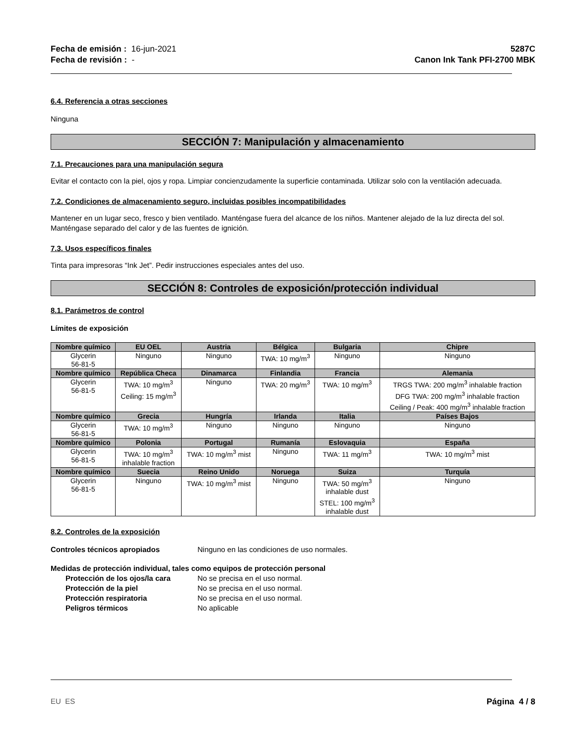Fecha de emisión : 16-jun-2021
Fecha de revisión : -
5287C
Canon Ink Tank PFI-2700 MBK
6.4. Referencia a otras secciones
Ninguna
SECCIÓN 7: Manipulación y almacenamiento
7.1. Precauciones para una manipulación segura
Evitar el contacto con la piel, ojos y ropa. Limpiar concienzudamente la superficie contaminada. Utilizar solo con la ventilación adecuada.
7.2. Condiciones de almacenamiento seguro, incluidas posibles incompatibilidades
Mantener en un lugar seco, fresco y bien ventilado. Manténgase fuera del alcance de los niños. Mantener alejado de la luz directa del sol. Manténgase separado del calor y de las fuentes de ignición.
7.3. Usos específicos finales
Tinta para impresoras “Ink Jet”. Pedir instrucciones especiales antes del uso.
SECCIÓN 8: Controles de exposición/protección individual
8.1. Parámetros de control
Límites de exposición
| Nombre químico | EU OEL | Austria | Bélgica | Bulgaria | Chipre |
| --- | --- | --- | --- | --- | --- |
| Glycerin 56-81-5 | Ninguno | Ninguno | TWA: 10 mg/m<sup>3</sup> | Ninguno | Ninguno |
| Nombre químico | República Checa | Dinamarca | Finlandia | Francia | Alemania |
| Glycerin 56-81-5 | TWA: 10 mg/m<sup>3</sup> Ceiling: 15 mg/m<sup>3</sup> | Ninguno | TWA: 20 mg/m<sup>3</sup> | TWA: 10 mg/m<sup>3</sup> | TRGS TWA: 200 mg/m<sup>3</sup> inhalable fraction DFG TWA: 200 mg/m<sup>3</sup> inhalable fraction Ceiling / Peak: 400 mg/m<sup>3</sup> inhalable fraction |
| Nombre químico | Grecia | Hungría | Irlanda | Italia | Países Bajos |
| Glycerin 56-81-5 | TWA: 10 mg/m<sup>3</sup> | Ninguno | Ninguno | Ninguno | Ninguno |
| Nombre químico | Polonia | Portugal | Rumanía | Eslovaquia | España |
| Glycerin 56-81-5 | TWA: 10 mg/m<sup>3</sup> inhalable fraction | TWA: 10 mg/m<sup>3</sup> mist | Ninguno | TWA: 11 mg/m<sup>3</sup> | TWA: 10 mg/m<sup>3</sup> mist |
| Nombre químico | Suecia | Reino Unido | Noruega | Suiza | Turquía |
| Glycerin 56-81-5 | Ninguno | TWA: 10 mg/m<sup>3</sup> mist | Ninguno | TWA: 50 mg/m<sup>3</sup> inhalable dust STEL: 100 mg/m<sup>3</sup> inhalable dust | Ninguno |
8.2. Controles de la exposición
Controles técnicos apropiados Ninguno en las condiciones de uso normales.
Medidas de protección individual, tales como equipos de protección personal
Protección de los ojos/la cara No se precisa en el uso normal.
Protección de la piel No se precisa en el uso normal.
Protección respiratoria No se precisa en el uso normal.
Peligros térmicos No aplicable
EU ES Página 4 / 8